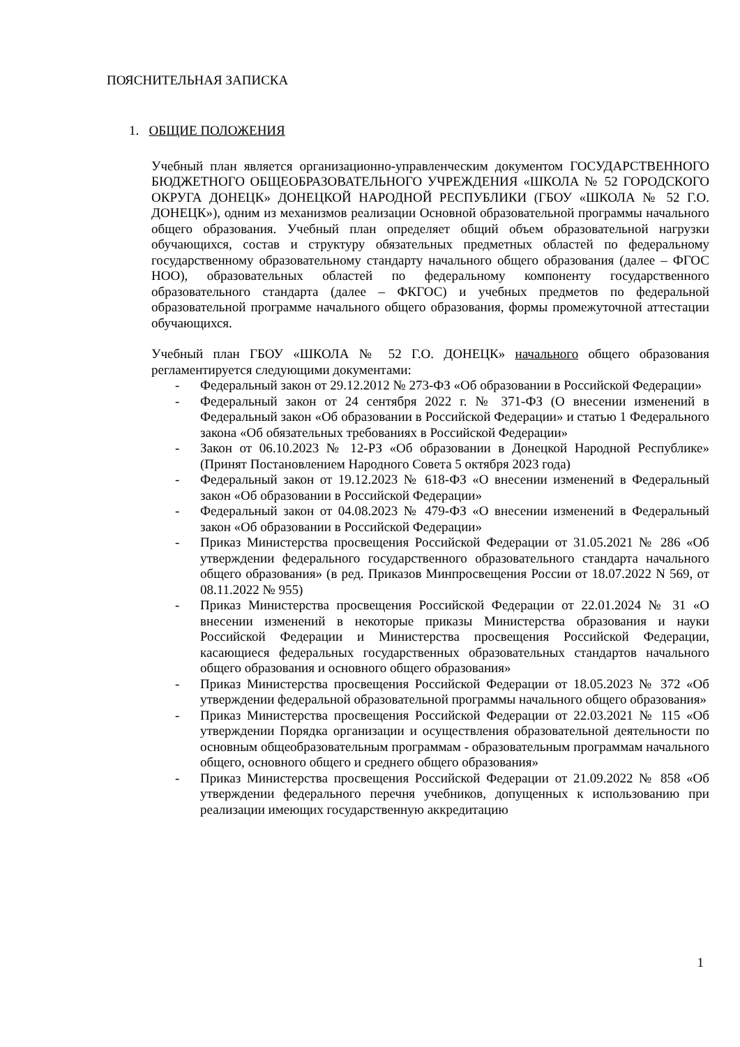ПОЯСНИТЕЛЬНАЯ ЗАПИСКА
1. ОБЩИЕ ПОЛОЖЕНИЯ
Учебный план является организационно-управленческим документом ГОСУДАРСТВЕННОГО БЮДЖЕТНОГО ОБЩЕОБРАЗОВАТЕЛЬНОГО УЧРЕЖДЕНИЯ «ШКОЛА № 52 ГОРОДСКОГО ОКРУГА ДОНЕЦК» ДОНЕЦКОЙ НАРОДНОЙ РЕСПУБЛИКИ (ГБОУ «ШКОЛА № 52 Г.О. ДОНЕЦК»), одним из механизмов реализации Основной образовательной программы начального общего образования. Учебный план определяет общий объем образовательной нагрузки обучающихся, состав и структуру обязательных предметных областей по федеральному государственному образовательному стандарту начального общего образования (далее – ФГОС НОО), образовательных областей по федеральному компоненту государственного образовательного стандарта (далее – ФКГОС) и учебных предметов по федеральной образовательной программе начального общего образования, формы промежуточной аттестации обучающихся.
Учебный план ГБОУ «ШКОЛА № 52 Г.О. ДОНЕЦК» начального общего образования регламентируется следующими документами:
- Федеральный закон от 29.12.2012 № 273-ФЗ «Об образовании в Российской Федерации»
- Федеральный закон от 24 сентября 2022 г. № 371-ФЗ (О внесении изменений в Федеральный закон «Об образовании в Российской Федерации» и статью 1 Федерального закона «Об обязательных требованиях в Российской Федерации»
- Закон от 06.10.2023 № 12-РЗ «Об образовании в Донецкой Народной Республике» (Принят Постановлением Народного Совета 5 октября 2023 года)
- Федеральный закон от 19.12.2023 № 618-ФЗ «О внесении изменений в Федеральный закон «Об образовании в Российской Федерации»
- Федеральный закон от 04.08.2023 № 479-ФЗ «О внесении изменений в Федеральный закон «Об образовании в Российской Федерации»
- Приказ Министерства просвещения Российской Федерации от 31.05.2021 № 286 «Об утверждении федерального государственного образовательного стандарта начального общего образования» (в ред. Приказов Минпросвещения России от 18.07.2022 N 569, от 08.11.2022 № 955)
- Приказ Министерства просвещения Российской Федерации от 22.01.2024 № 31 «О внесении изменений в некоторые приказы Министерства образования и науки Российской Федерации и Министерства просвещения Российской Федерации, касающиеся федеральных государственных образовательных стандартов начального общего образования и основного общего образования»
- Приказ Министерства просвещения Российской Федерации от 18.05.2023 № 372 «Об утверждении федеральной образовательной программы начального общего образования»
- Приказ Министерства просвещения Российской Федерации от 22.03.2021 № 115 «Об утверждении Порядка организации и осуществления образовательной деятельности по основным общеобразовательным программам - образовательным программам начального общего, основного общего и среднего общего образования»
- Приказ Министерства просвещения Российской Федерации от 21.09.2022 № 858 «Об утверждении федерального перечня учебников, допущенных к использованию при реализации имеющих государственную аккредитацию
1